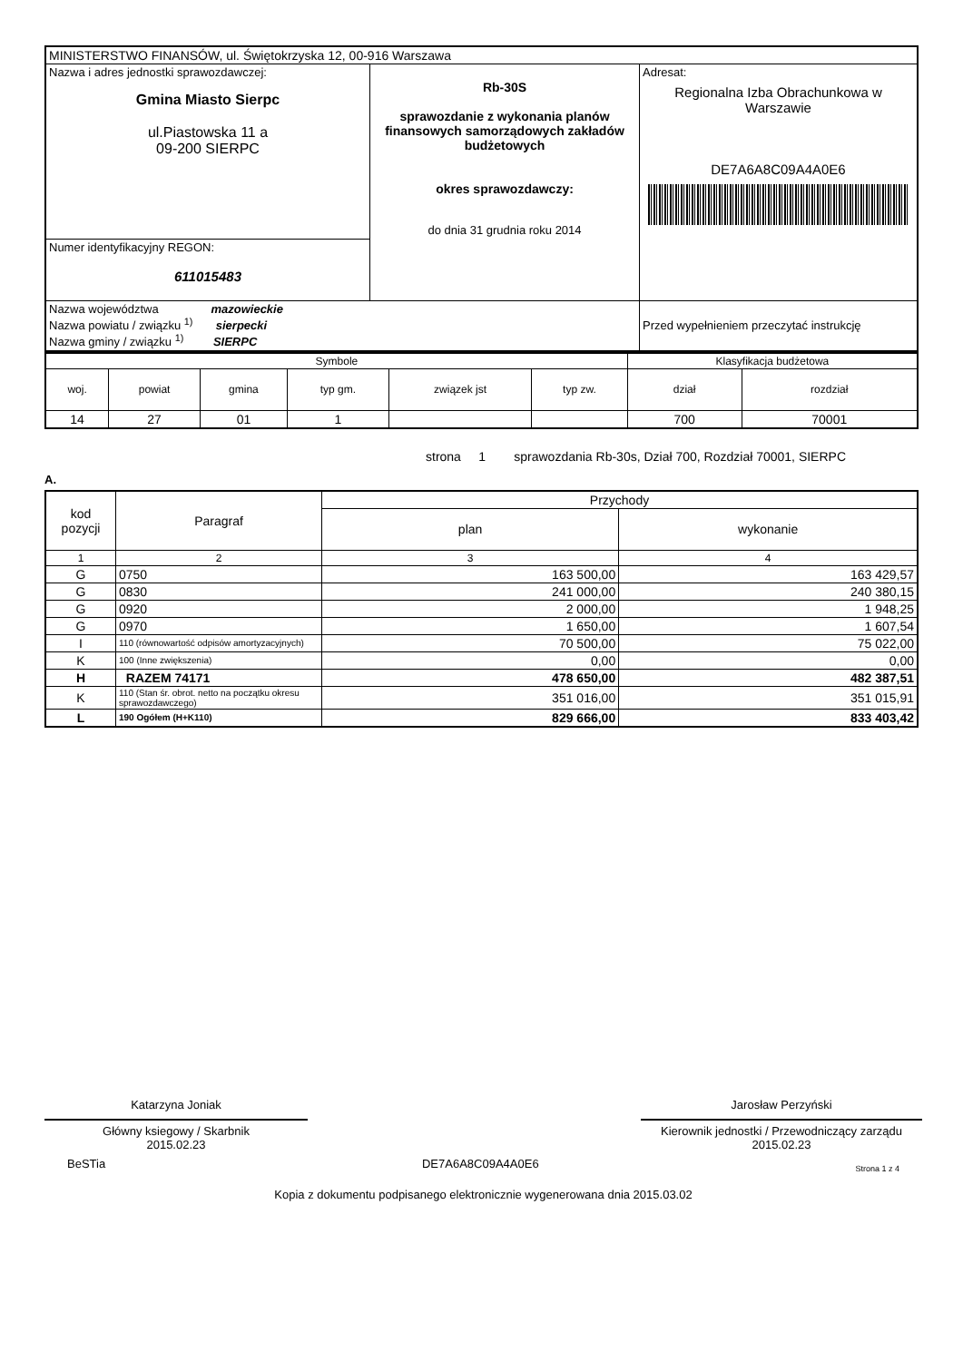| MINISTERSTWO FINANSÓW, ul. Świętokrzyska 12, 00-916 Warszawa | | |
| Nazwa i adres jednostki sprawozdawczej: Gmina Miasto Sierpc ul.Piastowska 11 a 09-200 SIERPC | Rb-30S sprawozdanie z wykonania planów finansowych samorządowych zakładów budżetowych okres sprawozdawczy: do dnia 31 grudnia roku 2014 | Adresat: Regionalna Izba Obrachunkowa w Warszawie DE7A6A8C09A4A0E6 |
| Numer identyfikacyjny REGON: 611015483 | | |
| Nazwa województwa mazowieckie Nazwa powiatu / związku <sup>1)</sup> sierpecki Nazwa gminy / związku <sup>1)</sup> SIERPC | | |
| | | Przed wypełnieniem przeczytać instrukcję |
| Symbole | | | | | | Klasyfikacja budżetowa | |
| woj. | powiat | gmina | typ gm. | związek jst | typ zw. | dział | rozdział |
| 14 | 27 | 01 | 1 | | | 700 | 70001 |
strona 1 sprawozdania Rb-30s, Dział 700, Rozdział 70001, SIERPC
A.
| kod pozycji | Paragraf | Przychody | |
| | | plan | wykonanie |
| 1 | 2 | 3 | 4 |
| G | 0750 | 163 500,00 | 163 429,57 |
| G | 0830 | 241 000,00 | 240 380,15 |
| G | 0920 | 2 000,00 | 1 948,25 |
| G | 0970 | 1 650,00 | 1 607,54 |
| I | 110 (równowartość odpisów amortyzacyjnych) | 70 500,00 | 75 022,00 |
| K | 100 (Inne zwiększenia) | 0,00 | 0,00 |
| H | RAZEM 74171 | 478 650,00 | 482 387,51 |
| K | 110 (Stan śr. obrot. netto na początku okresu sprawozdawczego) | 351 016,00 | 351 015,91 |
| L | 190 Ogółem (H+K110) | 829 666,00 | 833 403,42 |
Katarzyna Joniak
Główny ksiegowy / Skarbnik
2015.02.23
Jarosław Perzyński
Kierownik jednostki / Przewodniczący zarządu
2015.02.23
BeSTia DE7A6A8C09A4A0E6 Strona 1 z 4
Kopia z dokumentu podpisanego elektronicznie wygenerowana dnia 2015.03.02